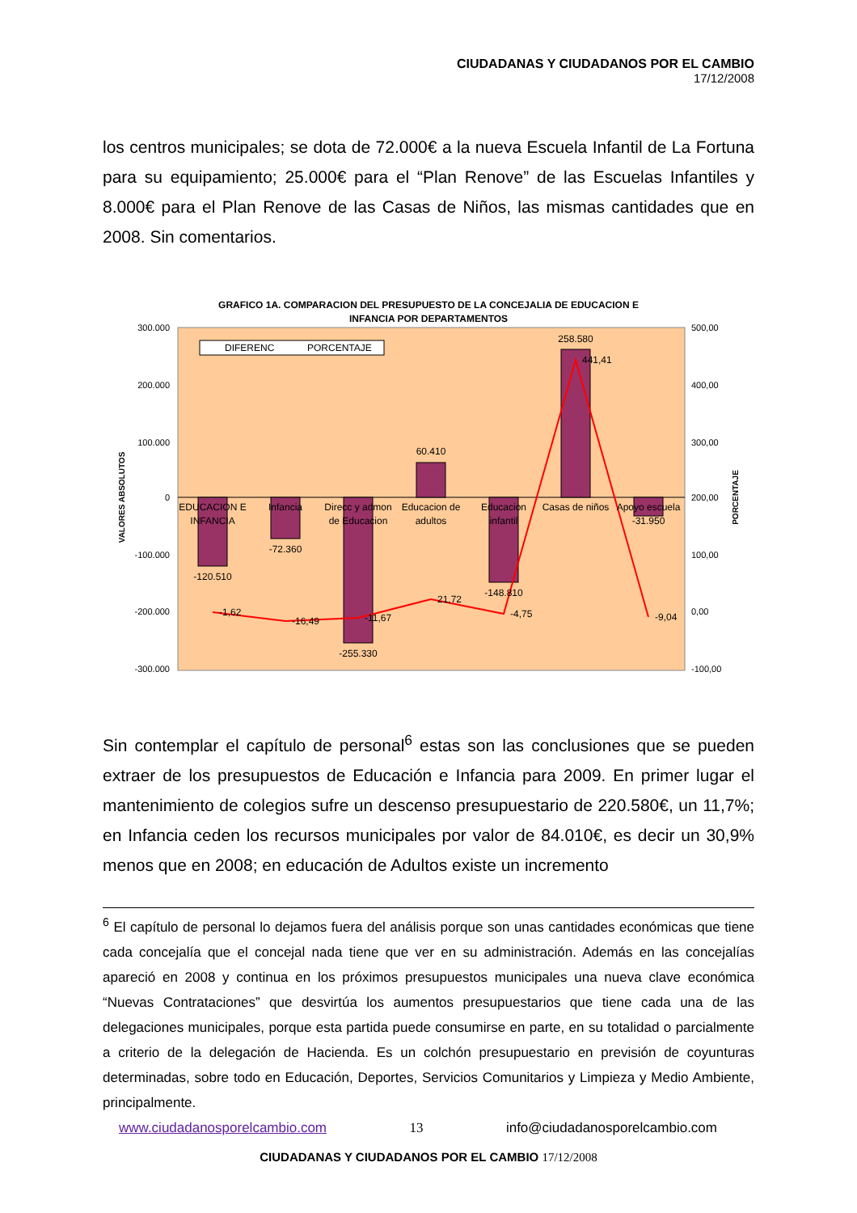CIUDADANAS Y CIUDADANOS POR EL CAMBIO
17/12/2008
los centros municipales; se dota de 72.000€ a la nueva Escuela Infantil de La Fortuna para su equipamiento; 25.000€ para el “Plan Renove” de las Escuelas Infantiles y 8.000€ para el Plan Renove de las Casas de Niños, las mismas cantidades que en 2008. Sin comentarios.
GRAFICO 1A. COMPARACION DEL PRESUPUESTO DE LA CONCEJALIA DE EDUCACION E
INFANCIA POR DEPARTAMENTOS
300.000
200.000
100.000
0
-100.000
-200.000
-300.000
500,00
400,00
300,00
200,00
100,00
0,00
-100,00
VALORES ABSOLUTOS
PORCENTAJE
DIFERENC
PORCENTAJE
EDUCACION E
INFANCIA
Infancia
Direcc y admon
de Educacion
Educacion de
adultos
Educacion
infantil
Casas de niños
Apoyo escuela
-120.510
-72.360
-255.330
60.410
-148.810
258.580
-31.950
-1,62
-16,49
-11,67
21,72
-4,75
441,41
-9,04
Sin contemplar el capítulo de personal<sup>6</sup> estas son las conclusiones que se pueden extraer de los presupuestos de Educación e Infancia para 2009. En primer lugar el mantenimiento de colegios sufre un descenso presupuestario de 220.580€, un 11,7%; en Infancia ceden los recursos municipales por valor de 84.010€, es decir un 30,9% menos que en 2008; en educación de Adultos existe un incremento
<sup>6</sup> El capítulo de personal lo dejamos fuera del análisis porque son unas cantidades económicas que tiene cada concejalía que el concejal nada tiene que ver en su administración. Además en las concejalías apareció en 2008 y continua en los próximos presupuestos municipales una nueva clave económica “Nuevas Contrataciones” que desvirtúa los aumentos presupuestarios que tiene cada una de las delegaciones municipales, porque esta partida puede consumirse en parte, en su totalidad o parcialmente a criterio de la delegación de Hacienda. Es un colchón presupuestario en previsión de coyunturas determinadas, sobre todo en Educación, Deportes, Servicios Comunitarios y Limpieza y Medio Ambiente, principalmente.
www.ciudadanosporelcambio.com 13 info@ciudadanosporelcambio.com
CIUDADANAS Y CIUDADANOS POR EL CAMBIO 17/12/2008